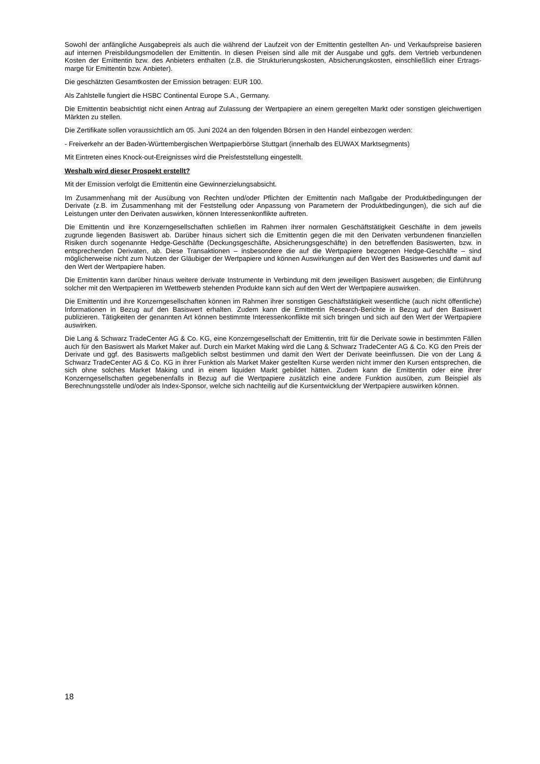Sowohl der anfängliche Ausgabepreis als auch die während der Laufzeit von der Emittentin gestellten An- und Verkaufspreise basieren auf internen Preisbildungsmodellen der Emittentin. In diesen Preisen sind alle mit der Ausgabe und ggfs. dem Vertrieb verbundenen Kosten der Emittentin bzw. des Anbieters enthalten (z.B. die Strukturierungskosten, Absicherungskosten, einschließlich einer Ertrags-marge für Emittentin bzw. Anbieter).
Die geschätzten Gesamtkosten der Emission betragen: EUR 100.
Als Zahlstelle fungiert die HSBC Continental Europe S.A., Germany.
Die Emittentin beabsichtigt nicht einen Antrag auf Zulassung der Wertpapiere an einem geregelten Markt oder sonstigen gleichwertigen Märkten zu stellen.
Die Zertifikate sollen voraussichtlich am 05. Juni 2024 an den folgenden Börsen in den Handel einbezogen werden:
- Freiverkehr an der Baden-Württembergischen Wertpapierbörse Stuttgart (innerhalb des EUWAX Marktsegments)
Mit Eintreten eines Knock-out-Ereignisses wird die Preisfeststellung eingestellt.
Weshalb wird dieser Prospekt erstellt?
Mit der Emission verfolgt die Emittentin eine Gewinnerzielungsabsicht.
Im Zusammenhang mit der Ausübung von Rechten und/oder Pflichten der Emittentin nach Maßgabe der Produktbedingungen der Derivate (z.B. im Zusammenhang mit der Feststellung oder Anpassung von Parametern der Produktbedingungen), die sich auf die Leistungen unter den Derivaten auswirken, können Interessenkonflikte auftreten.
Die Emittentin und ihre Konzerngesellschaften schließen im Rahmen ihrer normalen Geschäftstätigkeit Geschäfte in dem jeweils zugrunde liegenden Basiswert ab. Darüber hinaus sichert sich die Emittentin gegen die mit den Derivaten verbundenen finanziellen Risiken durch sogenannte Hedge-Geschäfte (Deckungsgeschäfte, Absicherungsgeschäfte) in den betreffenden Basiswerten, bzw. in entsprechenden Derivaten, ab. Diese Transaktionen – insbesondere die auf die Wertpapiere bezogenen Hedge-Geschäfte – sind möglicherweise nicht zum Nutzen der Gläubiger der Wertpapiere und können Auswirkungen auf den Wert des Basiswertes und damit auf den Wert der Wertpapiere haben.
Die Emittentin kann darüber hinaus weitere derivate Instrumente in Verbindung mit dem jeweiligen Basiswert ausgeben; die Einführung solcher mit den Wertpapieren im Wettbewerb stehenden Produkte kann sich auf den Wert der Wertpapiere auswirken.
Die Emittentin und ihre Konzerngesellschaften können im Rahmen ihrer sonstigen Geschäftstätigkeit wesentliche (auch nicht öffentliche) Informationen in Bezug auf den Basiswert erhalten. Zudem kann die Emittentin Research-Berichte in Bezug auf den Basiswert publizieren. Tätigkeiten der genannten Art können bestimmte Interessenkonflikte mit sich bringen und sich auf den Wert der Wertpapiere auswirken.
Die Lang & Schwarz TradeCenter AG & Co. KG, eine Konzerngesellschaft der Emittentin, tritt für die Derivate sowie in bestimmten Fällen auch für den Basiswert als Market Maker auf. Durch ein Market Making wird die Lang & Schwarz TradeCenter AG & Co. KG den Preis der Derivate und ggf. des Basiswerts maßgeblich selbst bestimmen und damit den Wert der Derivate beeinflussen. Die von der Lang & Schwarz TradeCenter AG & Co. KG in ihrer Funktion als Market Maker gestellten Kurse werden nicht immer den Kursen entsprechen, die sich ohne solches Market Making und in einem liquiden Markt gebildet hätten. Zudem kann die Emittentin oder eine ihrer Konzerngesellschaften gegebenenfalls in Bezug auf die Wertpapiere zusätzlich eine andere Funktion ausüben, zum Beispiel als Berechnungsstelle und/oder als Index-Sponsor, welche sich nachteilig auf die Kursentwicklung der Wertpapiere auswirken können.
18